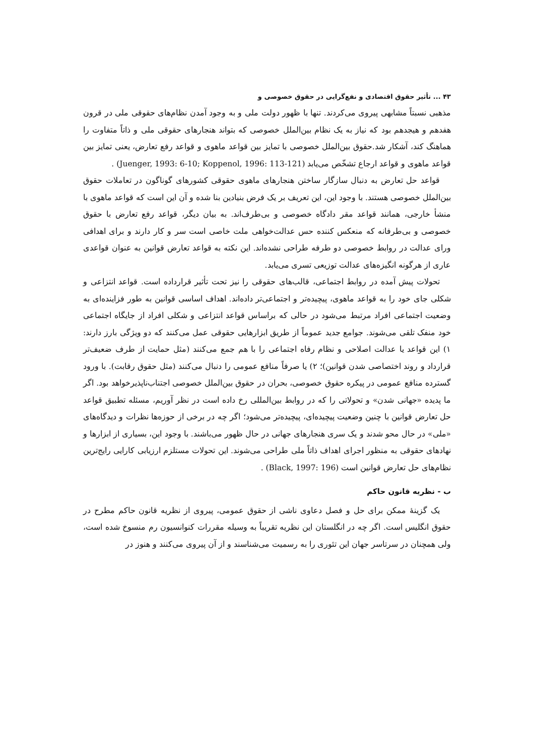۴۳ ... تأثیر حقوق اقتصادی و نفع‌گرایی در حقوق خصوصی و
مذهبی نسبتاً مشابهی پیروی می‌کردند. تنها با ظهور دولت ملی و به وجود آمدن نظام‌های حقوقی ملی در قرون هفدهم و هیجدهم بود که نیاز به یک نظام بین‌الملل خصوصی که بتواند هنجارهای حقوقی ملی و ذاتاً متفاوت را هماهنگ کند، آشکار شد.حقوق بین‌الملل خصوصی با تمایز بین قواعد ماهوی و قواعد رفع تعارض، یعنی تمایز بین قواعد ماهوی و قواعد ارجاع تشخّص می‌یابد (Juenger, 1993: 6-10; Koppenol, 1996: 113-121) .
قواعد حل تعارض به دنبال سازگار ساختن هنجارهای ماهوی حقوقی کشورهای گوناگون در تعاملات حقوق بین‌الملل خصوصی هستند. با وجود این، این تعریف بر یک فرض بنیادین بنا شده و آن این است که قواعد ماهوی با منشأ خارجی، همانند قواعد مقر دادگاه خصوصی و بی‌طرف‌اند. به بیان دیگر، قواعد رفع تعارض با حقوق خصوصی و بی‌طرفانه که منعکس کننده حس عدالت‌خواهی ملت خاصی است سر و کار دارند و برای اهدافی ورای عدالت در روابط خصوصی دو طرفه طراحی نشده‌اند. این نکته به قواعد تعارض قوانین به عنوان قواعدی عاری از هرگونه انگیزه‌های عدالت توزیعی تسری می‌یابد.
تحولات پیش آمده در روابط اجتماعی، قالب‌های حقوقی را نیز تحت تأثیر قرارداده است. قواعد انتزاعی و شکلی جای خود را به قواعد ماهوی، پیچیده‌تر و اجتماعی‌تر داده‌اند. اهداف اساسی قوانین به طور فزاینده‌ای به وضعیت اجتماعی افراد مرتبط می‌شود در حالی که براساس قواعد انتزاعی و شکلی افراد از جایگاه اجتماعی خود منفک تلقی می‌شوند. جوامع جدید عموماً از طریق ابزارهایی حقوقی عمل می‌کنند که دو ویژگی بارز دارند: ۱) این قواعد یا عدالت اصلاحی و نظام رفاه اجتماعی را با هم جمع می‌کنند (مثل حمایت از طرف ضعیف‌تر قرارداد و روند اختصاصی شدن قوانین)؛ ۲) یا صرفاً منافع عمومی را دنبال می‌کنند (مثل حقوق رقابت). با ورود گسترده منافع عمومی در پیکره حقوق خصوصی، بحران در حقوق بین‌الملل خصوصی اجتناب‌ناپذیرخواهد بود. اگر ما پدیده «جهانی شدن» و تحولاتی را که در روابط بین‌المللی رخ داده است در نظر آوریم، مسئله تطبیق قواعد حل تعارض قوانین با چنین وضعیت پیچیده‌ای، پیچیده‌تر می‌شود؛ اگر چه در برخی از حوزه‌ها نظرات و دیدگاه‌های «ملی» در حال محو شدند و یک سری هنجارهای جهانی در حال ظهور می‌باشند. با وجود این، بسیاری از ابزارها و نهادهای حقوقی به منظور اجرای اهداف ذاتاً ملی طراحی می‌شوند. این تحولات مستلزم ارزیابی کارایی رایج‌ترین نظام‌های حل تعارض قوانین است (Black, 1997: 196) .
ب - نظریه قانون حاکم
یک گزینهٔ ممکن برای حل و فصل دعاوی ناشی از حقوق عمومی، پیروی از نظریه قانون حاکم مطرح در حقوق انگلیس است. اگر چه در انگلستان این نظریه تقریباً به وسیله مقررات کنوانسیون رم منسوخ شده است، ولی همچنان در سرتاسر جهان این تئوری را به رسمیت می‌شناسند و از آن پیروی می‌کنند و هنوز در